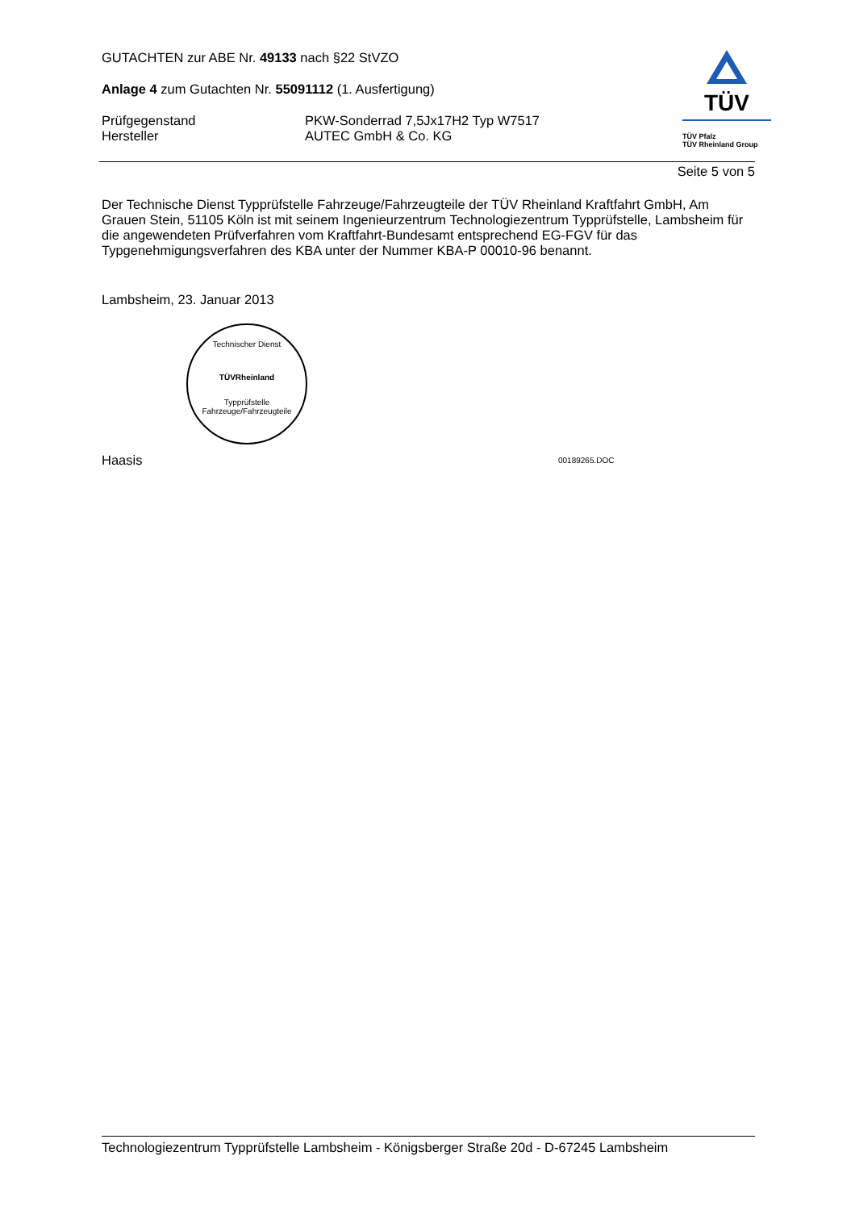TÜV
TÜV Pfalz
TÜV Rheinland Group
GUTACHTEN zur ABE Nr. 49133 nach §22 StVZO
Anlage 4 zum Gutachten Nr. 55091112 (1. Ausfertigung)
Prüfgegenstand PKW-Sonderrad 7,5Jx17H2 Typ W7517
Hersteller AUTEC GmbH & Co. KG
Seite 5 von 5
Der Technische Dienst Typprüfstelle Fahrzeuge/Fahrzeugteile der TÜV Rheinland Kraftfahrt GmbH, Am Grauen Stein, 51105 Köln ist mit seinem Ingenieurzentrum Technologiezentrum Typprüfstelle, Lambsheim für die angewendeten Prüfverfahren vom Kraftfahrt-Bundesamt entsprechend EG-FGV für das Typgenehmigungsverfahren des KBA unter der Nummer KBA-P 00010-96 benannt.
Lambsheim, 23. Januar 2013
Technischer Dienst
TÜVRheinland
Typprüfstelle Fahrzeuge/Fahrzeugteile
Haasis
00189265.DOC
Technologiezentrum Typprüfstelle Lambsheim - Königsberger Straße 20d - D-67245 Lambsheim